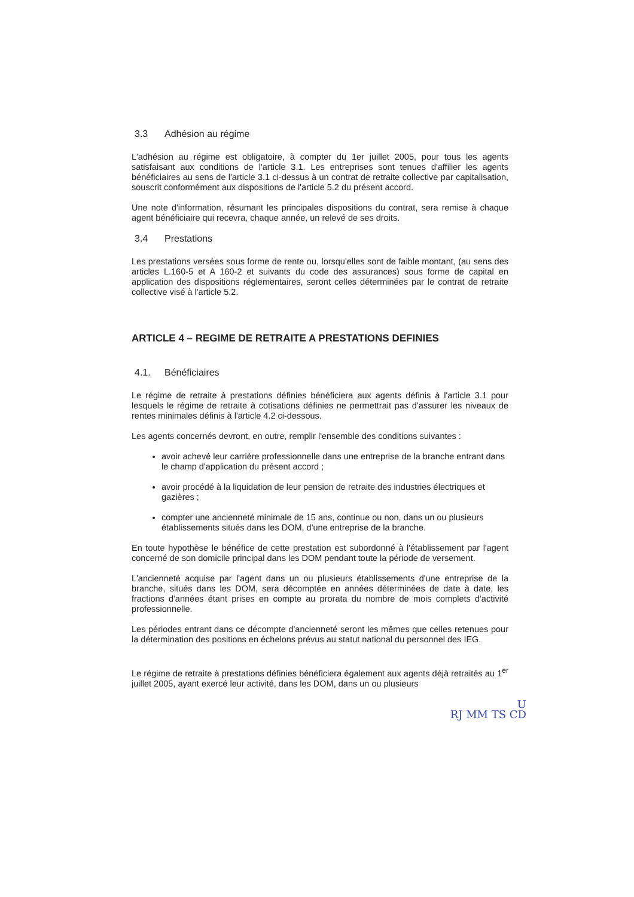3.3 Adhésion au régime
L'adhésion au régime est obligatoire, à compter du 1er juillet 2005, pour tous les agents satisfaisant aux conditions de l'article 3.1. Les entreprises sont tenues d'affilier les agents bénéficiaires au sens de l'article 3.1 ci-dessus à un contrat de retraite collective par capitalisation, souscrit conformément aux dispositions de l'article 5.2 du présent accord.
Une note d'information, résumant les principales dispositions du contrat, sera remise à chaque agent bénéficiaire qui recevra, chaque année, un relevé de ses droits.
3.4 Prestations
Les prestations versées sous forme de rente ou, lorsqu'elles sont de faible montant, (au sens des articles L.160-5 et A 160-2 et suivants du code des assurances) sous forme de capital en application des dispositions réglementaires, seront celles déterminées par le contrat de retraite collective visé à l'article 5.2.
ARTICLE 4 – REGIME DE RETRAITE A PRESTATIONS DEFINIES
4.1. Bénéficiaires
Le régime de retraite à prestations définies bénéficiera aux agents définis à l'article 3.1 pour lesquels le régime de retraite à cotisations définies ne permettrait pas d'assurer les niveaux de rentes minimales définis à l'article 4.2 ci-dessous.
Les agents concernés devront, en outre, remplir l'ensemble des conditions suivantes :
avoir achevé leur carrière professionnelle dans une entreprise de la branche entrant dans le champ d'application du présent accord ;
avoir procédé à la liquidation de leur pension de retraite des industries électriques et gazières ;
compter une ancienneté minimale de 15 ans, continue ou non, dans un ou plusieurs établissements situés dans les DOM, d'une entreprise de la branche.
En toute hypothèse le bénéfice de cette prestation est subordonné à l'établissement par l'agent concerné de son domicile principal dans les DOM pendant toute la période de versement.
L'ancienneté acquise par l'agent dans un ou plusieurs établissements d'une entreprise de la branche, situés dans les DOM, sera décomptée en années déterminées de date à date, les fractions d'années étant prises en compte au prorata du nombre de mois complets d'activité professionnelle.
Les périodes entrant dans ce décompte d'ancienneté seront les mêmes que celles retenues pour la détermination des positions en échelons prévus au statut national du personnel des IEG.
Le régime de retraite à prestations définies bénéficiera également aux agents déjà retraités au 1<sup>er</sup> juillet 2005, ayant exercé leur activité, dans les DOM, dans un ou plusieurs
U
RJ MM TS CD